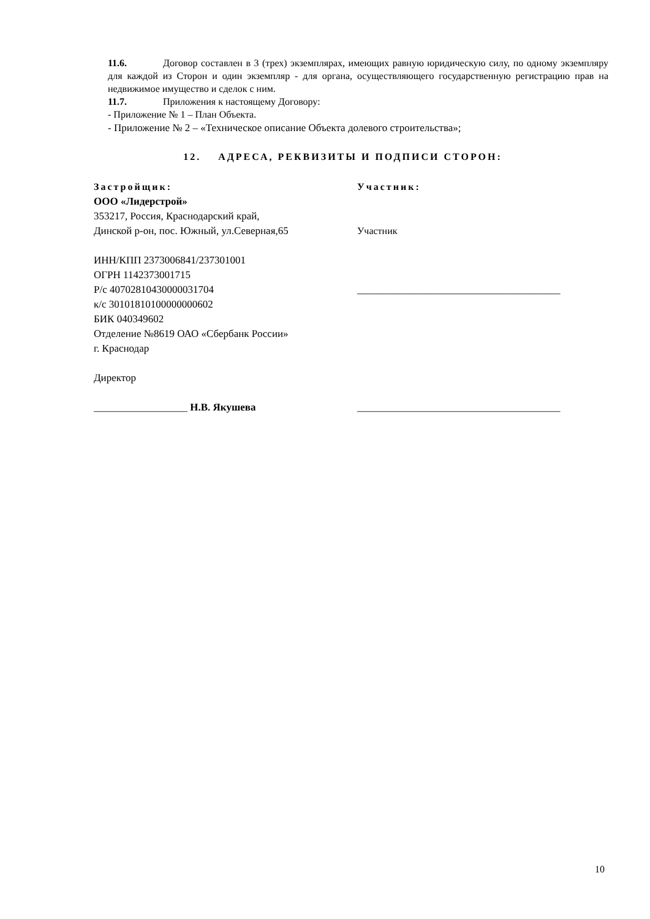11.6. Договор составлен в 3 (трех) экземплярах, имеющих равную юридическую силу, по одному экземпляру для каждой из Сторон и один экземпляр - для органа, осуществляющего государственную регистрацию прав на недвижимое имущество и сделок с ним.
11.7. Приложения к настоящему Договору:
- Приложение № 1 – План Объекта.
- Приложение № 2 – «Техническое описание Объекта долевого строительства»;
12. АДРЕСА, РЕКВИЗИТЫ И ПОДПИСИ СТОРОН:
Застройщик:
ООО «Лидерстрой»
353217, Россия, Краснодарский край,
Динской р-он, пос. Южный, ул.Северная,65
ИНН/КПП 2373006841/237301001
ОГРН 1142373001715
Р/с 40702810430000031704
к/с 30101810100000000602
БИК 040349602
Отделение №8619 ОАО «Сбербанк России»
г. Краснодар
Директор
__________________ Н.В. Якушева
Участник:
Участник
_______________________________________
_______________________________________
10